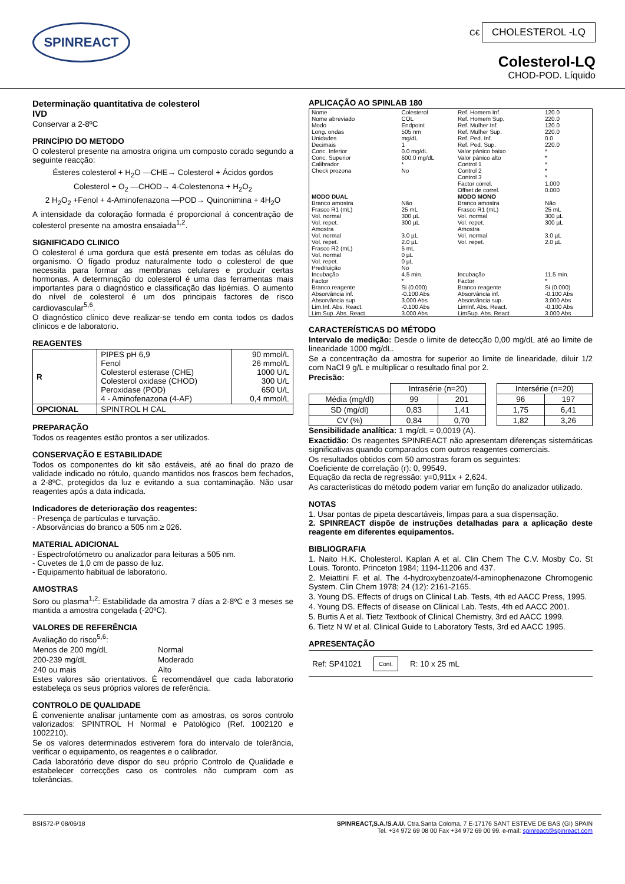SPINREACT
C€ CHOLESTEROL -LQ
Colesterol-LQ
CHOD-POD. Líquido
Determinação quantitativa de colesterol
IVD
Conservar a 2-8ºC
PRINCÍPIO DO METODO
O colesterol presente na amostra origina um composto corado segundo a seguinte reacção:
Ésteres colesterol + H<sub>2</sub>O —CHE→ Colesterol + Ácidos gordos
Colesterol + O<sub>2</sub> —CHOD→ 4-Colestenona + H<sub>2</sub>O<sub>2</sub>
2 H<sub>2</sub>O<sub>2</sub> +Fenol + 4-Aminofenazona —POD→ Quinonimina + 4H<sub>2</sub>O
A intensidade da coloração formada é proporcional á concentração de colesterol presente na amostra ensaiada<sup>1,2</sup>.
SIGNIFICADO CLINICO
O colesterol é uma gordura que está presente em todas as células do organismo. O fígado produz naturalmente todo o colesterol de que necessita para formar as membranas celulares e produzir certas hormonas. A determinação do colesterol é uma das ferramentas mais importantes para o diagnóstico e classificação das lipémias. O aumento do nível de colesterol é um dos principais factores de risco cardiovascular<sup>5,6</sup>.
O diagnóstico clínico deve realizar-se tendo em conta todos os dados clínicos e de laboratorio.
REAGENTES
| R | PIPES pH 6,9 Fenol Colesterol esterase (CHE) Colesterol oxidase (CHOD) Peroxidase (POD) 4 - Aminofenazona (4-AF) | 90 mmol/L 26 mmol/L 1000 U/L 300 U/L 650 U/L 0,4 mmol/L |
| OPCIONAL | SPINTROL H CAL | |
PREPARAÇÃO
Todos os reagentes estão prontos a ser utilizados.
CONSERVAÇÃO E ESTABILIDADE
Todos os componentes do kit são estáveis, até ao final do prazo de validade indicado no rótulo, quando mantidos nos frascos bem fechados, a 2-8ºC, protegidos da luz e evitando a sua contaminação. Não usar reagentes após a data indicada.
Indicadores de deterioração dos reagentes:
- Presença de partículas e turvação.
- Absorvâncias do branco a 505 nm ≥ 026.
MATERIAL ADICIONAL
- Espectrofotómetro ou analizador para leituras a 505 nm.
- Cuvetes de 1,0 cm de passo de luz.
- Equipamento habitual de laboratorio.
AMOSTRAS
Soro ou plasma<sup>1,2</sup>: Estabilidade da amostra 7 días a 2-8ºC e 3 meses se mantida a amostra congelada (-20ºC).
VALORES DE REFERÊNCIA
Avaliação do risco<sup>5,6</sup>:
| Menos de 200 mg/dL | Normal |
| 200-239 mg/dL | Moderado |
| 240 ou mais | Alto |
Estes valores são orientativos. É recomendável que cada laboratorio estabeleça os seus próprios valores de referência.
CONTROLO DE QUALIDADE
É conveniente analisar juntamente com as amostras, os soros controlo valorizados: SPINTROL H Normal e Patológico (Ref. 1002120 e 1002210).
Se os valores determinados estiverem fora do intervalo de tolerância, verificar o equipamento, os reagentes e o calibrador.
Cada laboratório deve dispor do seu próprio Controlo de Qualidade e estabelecer correcções caso os controles não cumpram com as tolerâncias.
APLICAÇÃO AO SPINLAB 180
| Nome Nome abreviado Modo Long. ondas Unidades Decimais Conc. Inferior Conc. Superior Calibrador Check prozona | Colesterol COL Endpoint 505 nm mg/dL 1 0.0 mg/dL 600.0 mg/dL * No | Ref. Homem Inf. Ref. Homem Sup. Ref. Mulher Inf. Ref. Mulher Sup. Ref. Ped. Inf. Ref. Ped. Sup. Valor pánico baixo Valor pánico alto Control 1 Control 2 Control 3 Factor correl. Offset de correl. | 120.0 220.0 120.0 220.0 0.0 220.0 * * * * * 1.000 0.000 |
| MODO DUAL | | MODO MONO | |
| Branco amostra Frasco R1 (mL) Vol. normal Vol. repet. Amostra Vol. normal Vol. repet. Frasco R2 (mL) Vol. normal Vol. repet. Prediluição Incubação | Não 25 mL 300 µL 300 µL 3.0 µL 2.0 µL 5 mL 0 µL 0 µL No 4.5 min. | Branco amostra Frasco R1 (mL) Vol. normal Vol. repet. Amostra Vol. normal Vol. repet. Incubação | Não 25 mL 300 µL 300 µL 3.0 µL 2.0 µL 11.5 min. |
| Factor | * | Factor | * |
| Branco reagente Absorvância inf. Absorvância sup. Lim.Inf. Abs. React. Lim.Sup. Abs. React. | Si (0.000) -0.100 Abs 3.000 Abs -0.100 Abs 3.000 Abs | Branco reagente Absorvância inf. Absorvância sup. LimInf. Abs. React. LimSup. Abs. React. | Si (0.000) -0.100 Abs 3.000 Abs -0.100 Abs 3.000 Abs |
CARACTERÍSTICAS DO MÉTODO
Intervalo de medição: Desde o limite de detecção 0,00 mg/dL até ao limite de linearidade 1000 mg/dL.
Se a concentração da amostra for superior ao limite de linearidade, diluir 1/2 com NaCl 9 g/L e multiplicar o resultado final por 2.
Precisão:
| | Intrasérie (n=20) | | | Intersérie (n=20) | |
| Média (mg/dl) | 99 | 201 | | 96 | 197 |
| SD (mg/dl) | 0,83 | 1,41 | | 1,75 | 6,41 |
| CV (%) | 0,84 | 0,70 | | 1,82 | 3,26 |
Sensibilidade analítica: 1 mg/dL = 0,0019 (A).
Exactidão: Os reagentes SPINREACT não apresentam diferenças sistemáticas significativas quando comparados com outros reagentes comerciais.
Os resultados obtidos com 50 amostras foram os seguintes:
Coeficiente de correlação (r): 0, 99549.
Equação da recta de regressão: y=0,911x + 2,624.
As características do método podem variar em função do analizador utilizado.
NOTAS
1. Usar pontas de pipeta descartáveis, limpas para a sua dispensação.
2. SPINREACT dispõe de instruções detalhadas para a aplicação deste reagente em diferentes equipamentos.
BIBLIOGRAFIA
1. Naito H.K. Cholesterol. Kaplan A et al. Clin Chem The C.V. Mosby Co. St Louis. Toronto. Princeton 1984; 1194-11206 and 437.
2. Meiattini F. et al. The 4-hydroxybenzoate/4-aminophenazone Chromogenic System. Clin Chem 1978; 24 (12): 2161-2165.
3. Young DS. Effects of drugs on Clinical Lab. Tests, 4th ed AACC Press, 1995.
4. Young DS. Effects of disease on Clinical Lab. Tests, 4th ed AACC 2001.
5. Burtis A et al. Tietz Textbook of Clinical Chemistry, 3rd ed AACC 1999.
6. Tietz N W et al. Clinical Guide to Laboratory Tests, 3rd ed AACC 1995.
APRESENTAÇÃO
Ref: SP41021 Cont. R: 10 x 25 mL
BSIS72-P 08/06/18 SPINREACT,S.A./S.A.U. Ctra.Santa Coloma, 7 E-17176 SANT ESTEVE DE BAS (GI) SPAIN
Tel. +34 972 69 08 00 Fax +34 972 69 00 99. e-mail: spinreact@spinreact.com